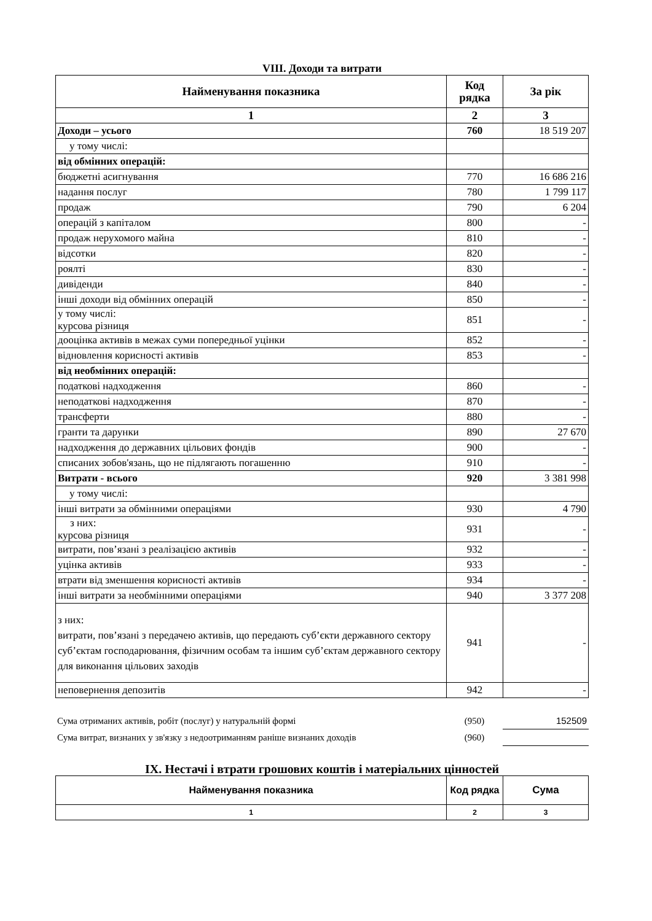VIII. Доходи та витрати
| Найменування показника | Код рядка | За рік |
| --- | --- | --- |
| 1 | 2 | 3 |
| Доходи – усього | 760 | 18 519 207 |
| у тому числі: | | |
| від обмінних операцій: | | |
| бюджетні асигнування | 770 | 16 686 216 |
| надання послуг | 780 | 1 799 117 |
| продаж | 790 | 6 204 |
| операцій з капіталом | 800 | - |
| продаж нерухомого майна | 810 | - |
| відсотки | 820 | - |
| роялті | 830 | - |
| дивіденди | 840 | - |
| інші доходи від обмінних операцій | 850 | - |
| у тому числі: курсова різниця | 851 | - |
| дооцінка активів в межах суми попередньої уцінки | 852 | - |
| відновлення корисності активів | 853 | - |
| від необмінних операцій: | | |
| податкові надходження | 860 | - |
| неподаткові надходження | 870 | - |
| трансферти | 880 | - |
| гранти та дарунки | 890 | 27 670 |
| надходження до державних цільових фондів | 900 | - |
| списаних зобов'язань, що не підлягають погашенню | 910 | - |
| Витрати - всього | 920 | 3 381 998 |
| у тому числі: | | |
| інші витрати за обмінними операціями | 930 | 4 790 |
| з них: курсова різниця | 931 | - |
| витрати, пов’язані з реалізацією активів | 932 | - |
| уцінка активів | 933 | - |
| втрати від зменшення корисності активів | 934 | - |
| інші витрати за необмінними операціями | 940 | 3 377 208 |
| з них: витрати, пов’язані з передачею активів, що передають суб’єкти державного сектору суб’єктам господарювання, фізичним особам та іншим суб’єктам державного сектору для виконання цільових заходів | 941 | - |
| неповернення депозитів | 942 | - |
| Сума отриманих активів, робіт (послуг) у натуральній формі | (950) | 152509 |
| Сума витрат, визнаних у зв'язку з недоотриманням раніше визнаних доходів | (960) | |
IX. Нестачі і втрати грошових коштів і матеріальних цінностей
| Найменування показника | Код рядка | Сума |
| --- | --- | --- |
| 1 | 2 | 3 |